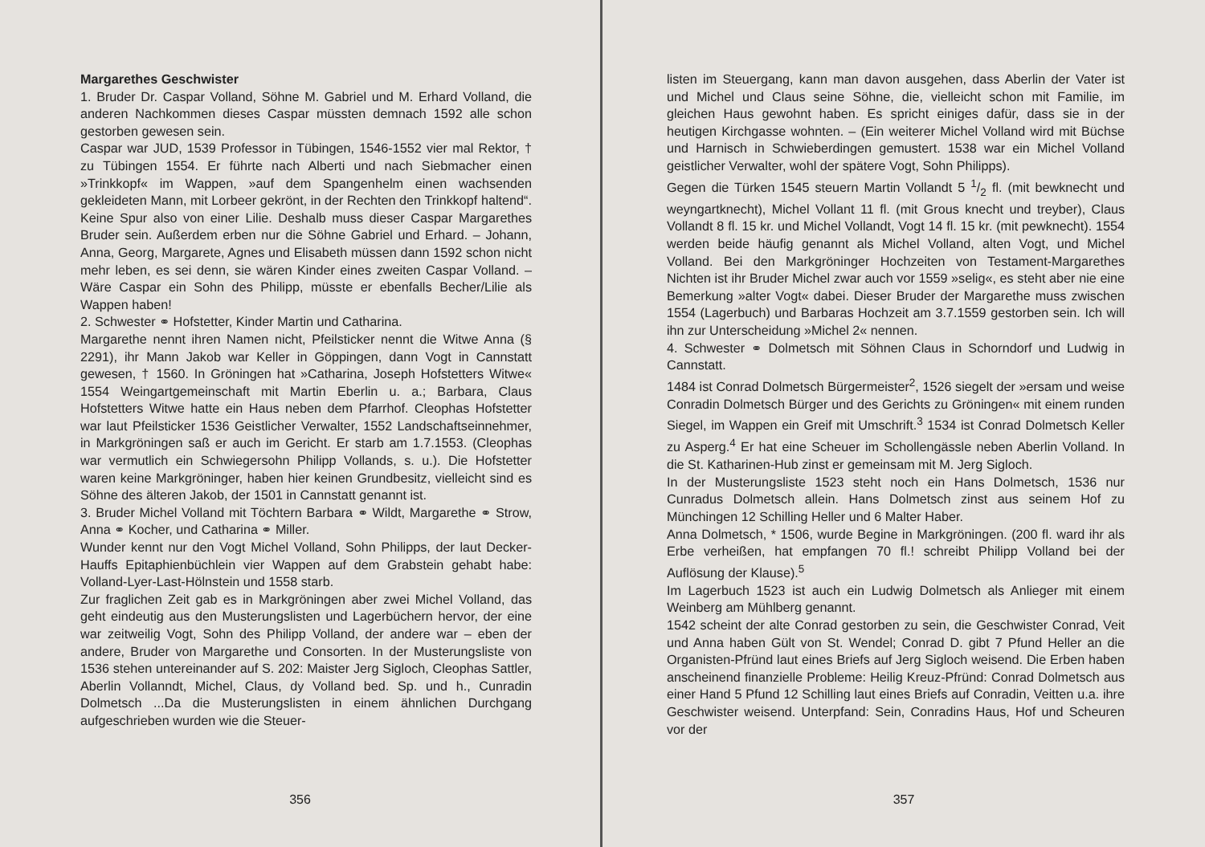Margarethes Geschwister
1. Bruder Dr. Caspar Volland, Söhne M. Gabriel und M. Erhard Volland, die anderen Nachkommen dieses Caspar müssten demnach 1592 alle schon gestorben gewesen sein.
Caspar war JUD, 1539 Professor in Tübingen, 1546-1552 vier mal Rektor, † zu Tübingen 1554. Er führte nach Alberti und nach Siebmacher einen »Trinkkopf« im Wappen, »auf dem Spangenhelm einen wachsenden gekleideten Mann, mit Lorbeer gekrönt, in der Rechten den Trinkkopf haltend“. Keine Spur also von einer Lilie. Deshalb muss dieser Caspar Margarethes Bruder sein. Außerdem erben nur die Söhne Gabriel und Erhard. – Johann, Anna, Georg, Margarete, Agnes und Elisabeth müssen dann 1592 schon nicht mehr leben, es sei denn, sie wären Kinder eines zweiten Caspar Volland. – Wäre Caspar ein Sohn des Philipp, müsste er ebenfalls Becher/Lilie als Wappen haben!
2. Schwester ⚭ Hofstetter, Kinder Martin und Catharina.
Margarethe nennt ihren Namen nicht, Pfeilsticker nennt die Witwe Anna (§ 2291), ihr Mann Jakob war Keller in Göppingen, dann Vogt in Cannstatt gewesen, † 1560. In Gröningen hat »Catharina, Joseph Hofstetters Witwe« 1554 Weingartgemeinschaft mit Martin Eberlin u. a.; Barbara, Claus Hofstetters Witwe hatte ein Haus neben dem Pfarrhof. Cleophas Hofstetter war laut Pfeilsticker 1536 Geistlicher Verwalter, 1552 Landschaftseinnehmer, in Markgröningen saß er auch im Gericht. Er starb am 1.7.1553. (Cleophas war vermutlich ein Schwiegersohn Philipp Vollands, s. u.). Die Hofstetter waren keine Markgröninger, haben hier keinen Grundbesitz, vielleicht sind es Söhne des älteren Jakob, der 1501 in Cannstatt genannt ist.
3. Bruder Michel Volland mit Töchtern Barbara ⚭ Wildt, Margarethe ⚭ Strow, Anna ⚭ Kocher, und Catharina ⚭ Miller.
Wunder kennt nur den Vogt Michel Volland, Sohn Philipps, der laut Decker-Hauffs Epitaphienbüchlein vier Wappen auf dem Grabstein gehabt habe: Volland-Lyer-Last-Hölnstein und 1558 starb.
Zur fraglichen Zeit gab es in Markgröningen aber zwei Michel Volland, das geht eindeutig aus den Musterungslisten und Lagerbüchern hervor, der eine war zeitweilig Vogt, Sohn des Philipp Volland, der andere war – eben der andere, Bruder von Margarethe und Consorten. In der Musterungsliste von 1536 stehen untereinander auf S. 202: Maister Jerg Sigloch, Cleophas Sattler, Aberlin Vollanndt, Michel, Claus, dy Volland bed. Sp. und h., Cunradin Dolmetsch ...Da die Musterungslisten in einem ähnlichen Durchgang aufgeschrieben wurden wie die Steuer-
356
listen im Steuergang, kann man davon ausgehen, dass Aberlin der Vater ist und Michel und Claus seine Söhne, die, vielleicht schon mit Familie, im gleichen Haus gewohnt haben. Es spricht einiges dafür, dass sie in der heutigen Kirchgasse wohnten. – (Ein weiterer Michel Volland wird mit Büchse und Harnisch in Schwieberdingen gemustert. 1538 war ein Michel Volland geistlicher Verwalter, wohl der spätere Vogt, Sohn Philipps).
Gegen die Türken 1545 steuern Martin Vollandt 5 1/2 fl. (mit bewknecht und weyngartknecht), Michel Vollant 11 fl. (mit Grous knecht und treyber), Claus Vollandt 8 fl. 15 kr. und Michel Vollandt, Vogt 14 fl. 15 kr. (mit pewknecht). 1554 werden beide häufig genannt als Michel Volland, alten Vogt, und Michel Volland. Bei den Markgröninger Hochzeiten von Testament-Margarethes Nichten ist ihr Bruder Michel zwar auch vor 1559 »selig«, es steht aber nie eine Bemerkung »alter Vogt« dabei. Dieser Bruder der Margarethe muss zwischen 1554 (Lagerbuch) und Barbaras Hochzeit am 3.7.1559 gestorben sein. Ich will ihn zur Unterscheidung »Michel 2« nennen.
4. Schwester ⚭ Dolmetsch mit Söhnen Claus in Schorndorf und Ludwig in Cannstatt.
1484 ist Conrad Dolmetsch Bürgermeister<sup>2</sup>, 1526 siegelt der »ersam und weise Conradin Dolmetsch Bürger und des Gerichts zu Gröningen« mit einem runden Siegel, im Wappen ein Greif mit Umschrift.<sup>3</sup> 1534 ist Conrad Dolmetsch Keller zu Asperg.<sup>4</sup> Er hat eine Scheuer im Schollengässle neben Aberlin Volland. In die St. Katharinen-Hub zinst er gemeinsam mit M. Jerg Sigloch.
In der Musterungsliste 1523 steht noch ein Hans Dolmetsch, 1536 nur Cunradus Dolmetsch allein. Hans Dolmetsch zinst aus seinem Hof zu Münchingen 12 Schilling Heller und 6 Malter Haber.
Anna Dolmetsch, * 1506, wurde Begine in Markgröningen. (200 fl. ward ihr als Erbe verheißen, hat empfangen 70 fl.! schreibt Philipp Volland bei der Auflösung der Klause).<sup>5</sup>
Im Lagerbuch 1523 ist auch ein Ludwig Dolmetsch als Anlieger mit einem Weinberg am Mühlberg genannt.
1542 scheint der alte Conrad gestorben zu sein, die Geschwister Conrad, Veit und Anna haben Gült von St. Wendel; Conrad D. gibt 7 Pfund Heller an die Organisten-Pfründ laut eines Briefs auf Jerg Sigloch weisend. Die Erben haben anscheinend finanzielle Probleme: Heilig Kreuz-Pfründ: Conrad Dolmetsch aus einer Hand 5 Pfund 12 Schilling laut eines Briefs auf Conradin, Veitten u.a. ihre Geschwister weisend. Unterpfand: Sein, Conradins Haus, Hof und Scheuren vor der
357